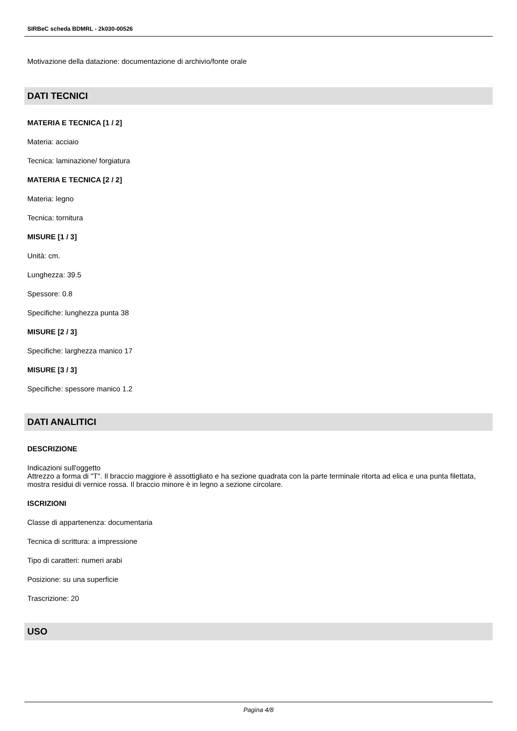SIRBeC scheda BDMRL - 2k030-00526
Motivazione della datazione: documentazione di archivio/fonte orale
DATI TECNICI
MATERIA E TECNICA [1 / 2]
Materia: acciaio
Tecnica: laminazione/ forgiatura
MATERIA E TECNICA [2 / 2]
Materia: legno
Tecnica: tornitura
MISURE [1 / 3]
Unità: cm.
Lunghezza: 39.5
Spessore: 0.8
Specifiche: lunghezza punta 38
MISURE [2 / 3]
Specifiche: larghezza manico 17
MISURE [3 / 3]
Specifiche: spessore manico 1.2
DATI ANALITICI
DESCRIZIONE
Indicazioni sull'oggetto
Attrezzo a forma di "T". Il braccio maggiore è assottigliato e ha sezione quadrata con la parte terminale ritorta ad elica e una punta filettata, mostra residui di vernice rossa. Il braccio minore è in legno a sezione circolare.
ISCRIZIONI
Classe di appartenenza: documentaria
Tecnica di scrittura: a impressione
Tipo di caratteri: numeri arabi
Posizione: su una superficie
Trascrizione: 20
USO
Pagina 4/8